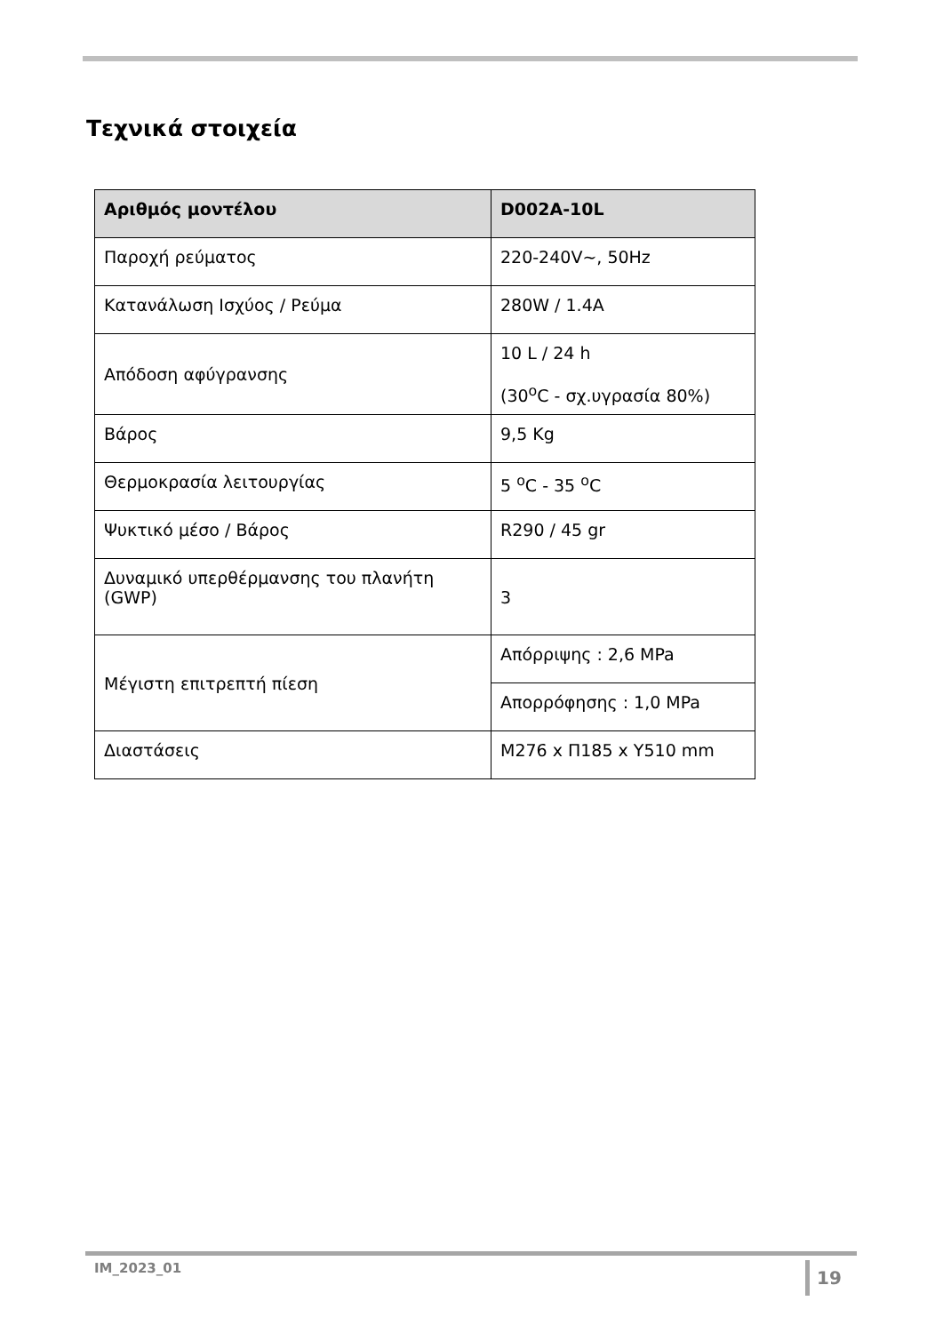Τεχνικά στοιχεία
| Αριθμός μοντέλου | D002A-10L |
| --- | --- |
| Παροχή ρεύματος | 220-240V~, 50Hz |
| Κατανάλωση Ισχύος / Ρεύμα | 280W / 1.4A |
| Απόδοση αφύγρανσης | 10 L / 24 h (30<sup>o</sup>C - σχ.υγρασία 80%) |
| Βάρος | 9,5 Kg |
| Θερμοκρασία λειτουργίας | 5 <sup>o</sup>C - 35 <sup>o</sup>C |
| Ψυκτικό μέσο / Βάρος | R290 / 45 gr |
| Δυναμικό υπερθέρμανσης του πλανήτη (GWP) | 3 |
| Μέγιστη επιτρεπτή πίεση | Απόρριψης : 2,6 MPa |
| | Απορρόφησης : 1,0 MPa |
| Διαστάσεις | M276 x Π185 x Y510 mm |
IM_2023_01 19